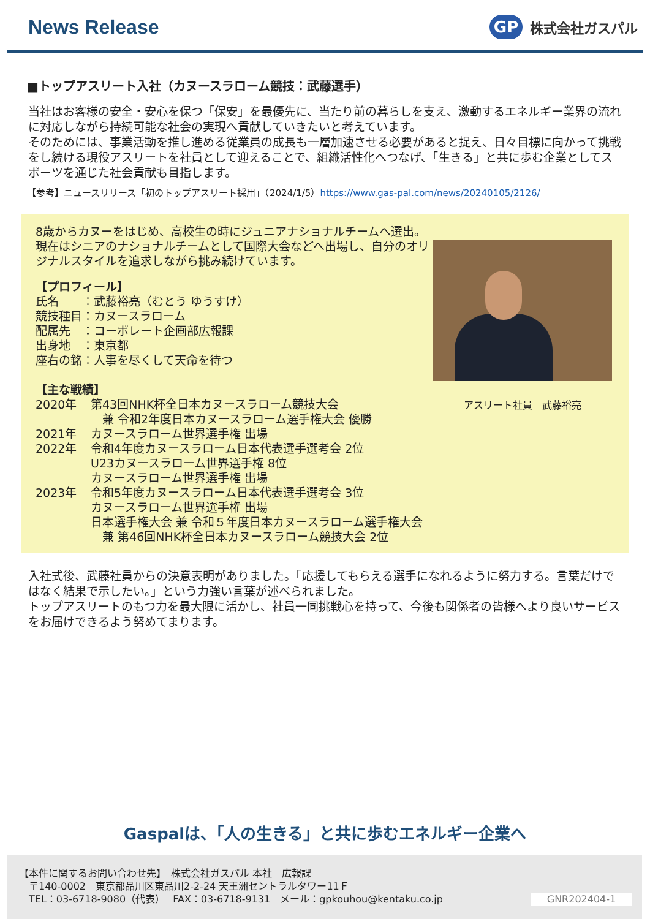News Release
GP
株式会社ガスパル
■トップアスリート入社（カヌースラローム競技：武藤選手）
当社はお客様の安全・安心を保つ「保安」を最優先に、当たり前の暮らしを支え、激動するエネルギー業界の流れに対応しながら持続可能な社会の実現へ貢献していきたいと考えています。
そのためには、事業活動を推し進める従業員の成長も一層加速させる必要があると捉え、日々目標に向かって挑戦をし続ける現役アスリートを社員として迎えることで、組織活性化へつなげ、「生きる」と共に歩む企業としてスポーツを通じた社会貢献も目指します。
【参考】ニュースリリース「初のトップアスリート採用」（2024/1/5）https://www.gas-pal.com/news/20240105/2126/
8歳からカヌーをはじめ、高校生の時にジュニアナショナルチームへ選出。現在はシニアのナショナルチームとして国際大会などへ出場し、自分のオリジナルスタイルを追求しながら挑み続けています。
【プロフィール】
氏名　　：武藤裕亮（むとう ゆうすけ）
競技種目：カヌースラローム
配属先　：コーポレート企画部広報課
出身地　：東京都
座右の銘：人事を尽くして天命を待つ
【主な戦績】
| 2020年 | 第43回NHK杯全日本カヌースラローム競技大会 兼 令和2年度日本カヌースラローム選手権大会 優勝 |
| 2021年 | カヌースラローム世界選手権 出場 |
| 2022年 | 令和4年度カヌースラローム日本代表選手選考会 2位 U23カヌースラローム世界選手権 8位 カヌースラローム世界選手権 出場 |
| 2023年 | 令和5年度カヌースラローム日本代表選手選考会 3位 カヌースラローム世界選手権 出場 日本選手権大会 兼 令和５年度日本カヌースラローム選手権大会 兼 第46回NHK杯全日本カヌースラローム競技大会 2位 |
アスリート社員　武藤裕亮
入社式後、武藤社員からの決意表明がありました。「応援してもらえる選手になれるように努力する。言葉だけではなく結果で示したい。」という力強い言葉が述べられました。
トップアスリートのもつ力を最大限に活かし、社員一同挑戦心を持って、今後も関係者の皆様へより良いサービスをお届けできるよう努めてまります。
Gaspalは、「人の生きる」と共に歩むエネルギー企業へ
【本件に関するお問い合わせ先】　株式会社ガスパル 本社　広報課
　〒140-0002　東京都品川区東品川2-2-24 天王洲セントラルタワー11Ｆ
　TEL：03-6718-9080（代表）　 FAX：03-6718-9131　メール：gpkouhou@kentaku.co.jp
GNR202404-1